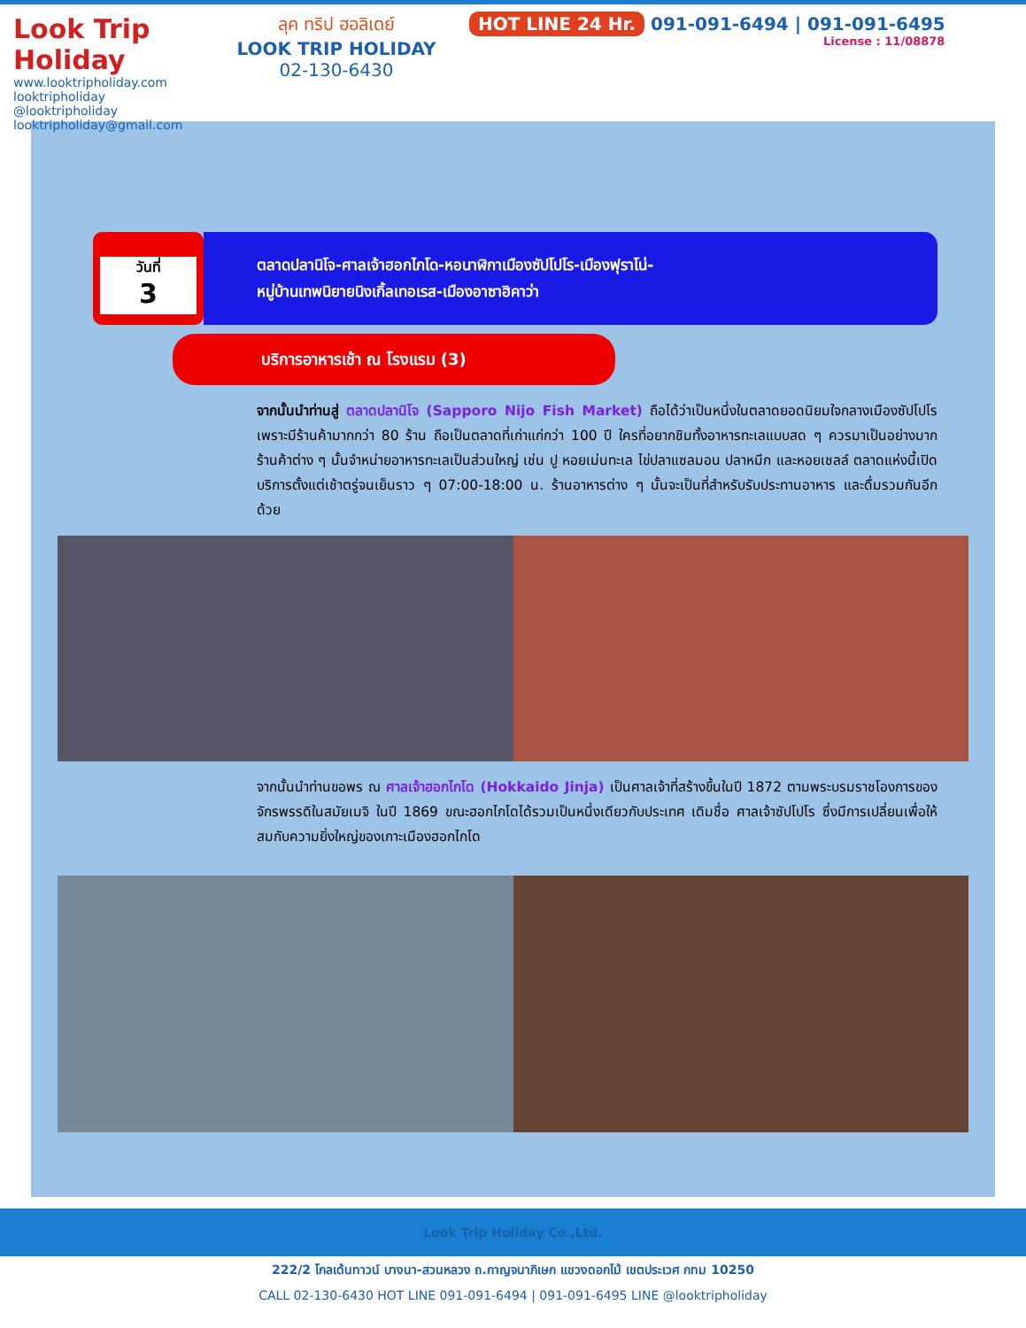Look Trip Holiday
www.looktripholiday.com
looktripholiday @looktripholiday looktripholiday@gmail.com
ลุค ทริป ฮอลิเดย์
LOOK TRIP HOLIDAY
02-130-6430
HOT LINE 24 Hr. 091-091-6494 | 091-091-6495
License : 11/08878
วันที่
3
ตลาดปลานิโจ-ศาลเจ้าฮอกไกโด-หอนาฬิกาเมืองซัปโปโร-เมืองฟุราโน่-
หมู่บ้านเทพนิยายนิงเกิ้ลเทอเรส-เมืองอาซาฮิคาว่า
บริการอาหารเช้า ณ โรงแรม (3)
จากนั้นนำท่านสู่ ตลาดปลานิโจ (Sapporo Nijo Fish Market) ถือได้ว่าเป็นหนึ่งในตลาดยอดนิยมใจกลางเมืองซัปโปโร เพราะมีร้านค้ามากกว่า 80 ร้าน ถือเป็นตลาดที่เก่าแก่กว่า 100 ปี ใครที่อยากชิมทั้งอาหารทะเลแบบสด ๆ ควรมาเป็นอย่างมาก ร้านค้าต่าง ๆ นั้นจำหน่ายอาหารทะเลเป็นส่วนใหญ่ เช่น ปู หอยเม่นทะเล ไข่ปลาแซลมอน ปลาหมึก และหอยเชลล์ ตลาดแห่งนี้เปิดบริการตั้งแต่เช้าตรู่จนเย็นราว ๆ 07:00-18:00 น. ร้านอาหารต่าง ๆ นั้นจะเป็นที่สำหรับรับประทานอาหาร และดื่มรวมกันอีกด้วย
จากนั้นนำท่านขอพร ณ ศาลเจ้าฮอกไกโด (Hokkaido Jinja) เป็นศาลเจ้าที่สร้างขึ้นในปี 1872 ตามพระบรมราชโองการของจักรพรรดิในสมัยเมจิ ในปี 1869 ขณะฮอกไกโดได้รวมเป็นหนึ่งเดียวกับประเทศ เดิมชื่อ ศาลเจ้าซัปโปโร ซึ่งมีการเปลี่ยนเพื่อให้สมกับความยิ่งใหญ่ของเกาะเมืองฮอกไกโด
Look Trip Holiday Co.,Ltd.
222/2 โกลเด้นทาวน์ บางนา-สวนหลวง ถ.กาญจนาภิเษก แขวงดอกไม้ เขตประเวศ กทม 10250
CALL 02-130-6430 HOT LINE 091-091-6494 | 091-091-6495 LINE @looktripholiday